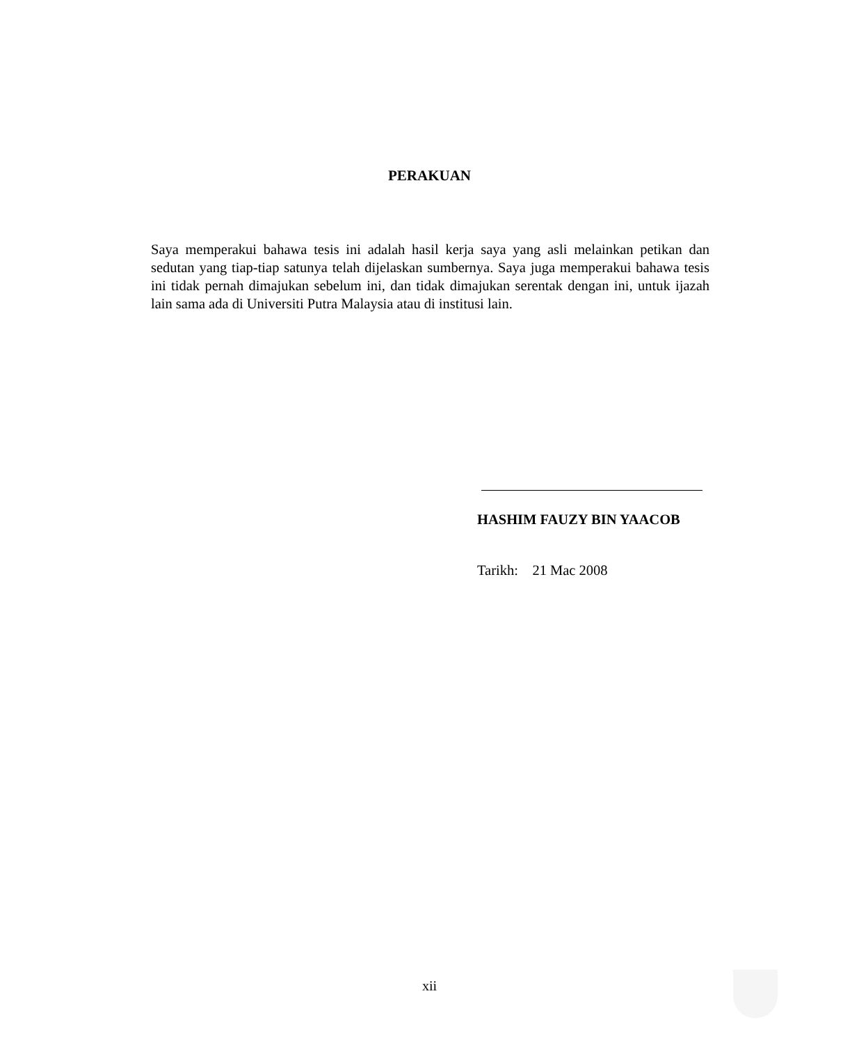PERAKUAN
Saya memperakui bahawa tesis ini adalah hasil kerja saya yang asli melainkan petikan dan sedutan yang tiap-tiap satunya telah dijelaskan sumbernya. Saya juga memperakui bahawa tesis ini tidak pernah dimajukan sebelum ini, dan tidak dimajukan serentak dengan ini, untuk ijazah lain sama ada di Universiti Putra Malaysia atau di institusi lain.
HASHIM FAUZY BIN YAACOB
Tarikh: 21 Mac 2008
xii